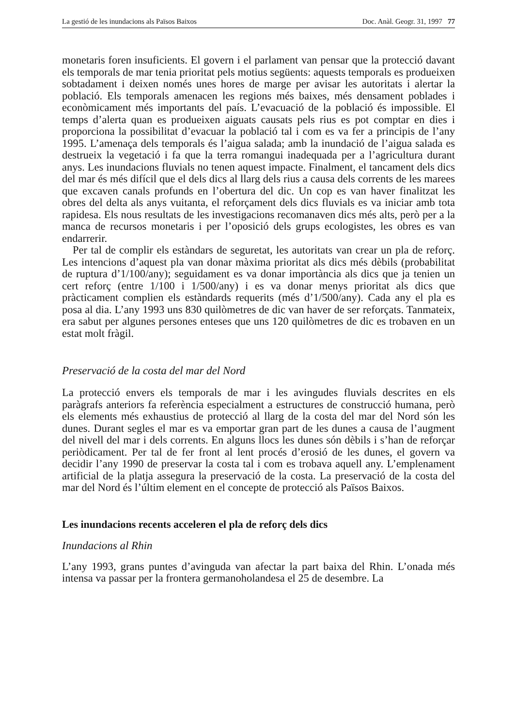La gestió de les inundacions als Països Baixos Doc. Anàl. Geogr. 31, 1997 77
monetaris foren insuficients. El govern i el parlament van pensar que la protecció davant els temporals de mar tenia prioritat pels motius següents: aquests temporals es produeixen sobtadament i deixen només unes hores de marge per avisar les autoritats i alertar la població. Els temporals amenacen les regions més baixes, més densament poblades i econòmicament més importants del país. L’evacuació de la població és impossible. El temps d’alerta quan es produeixen aiguats causats pels rius es pot comptar en dies i proporciona la possibilitat d’evacuar la població tal i com es va fer a principis de l’any 1995. L’amenaça dels temporals és l’aigua salada; amb la inundació de l’aigua salada es destrueix la vegetació i fa que la terra romangui inadequada per a l’agricultura durant anys. Les inundacions fluvials no tenen aquest impacte. Finalment, el tancament dels dics del mar és més difícil que el dels dics al llarg dels rius a causa dels corrents de les marees que excaven canals profunds en l’obertura del dic. Un cop es van haver finalitzat les obres del delta als anys vuitanta, el reforçament dels dics fluvials es va iniciar amb tota rapidesa. Els nous resultats de les investigacions recomanaven dics més alts, però per a la manca de recursos monetaris i per l’oposició dels grups ecologistes, les obres es van endarrerir.
Per tal de complir els estàndars de seguretat, les autoritats van crear un pla de reforç. Les intencions d’aquest pla van donar màxima prioritat als dics més dèbils (probabilitat de ruptura d’1/100/any); seguidament es va donar importància als dics que ja tenien un cert reforç (entre 1/100 i 1/500/any) i es va donar menys prioritat als dics que pràcticament complien els estàndards requerits (més d’1/500/any). Cada any el pla es posa al dia. L’any 1993 uns 830 quilòmetres de dic van haver de ser reforçats. Tanmateix, era sabut per algunes persones enteses que uns 120 quilòmetres de dic es trobaven en un estat molt fràgil.
Preservació de la costa del mar del Nord
La protecció envers els temporals de mar i les avingudes fluvials descrites en els paràgrafs anteriors fa referència especialment a estructures de construcció humana, però els elements més exhaustius de protecció al llarg de la costa del mar del Nord són les dunes. Durant segles el mar es va emportar gran part de les dunes a causa de l’augment del nivell del mar i dels corrents. En alguns llocs les dunes són dèbils i s’han de reforçar periòdicament. Per tal de fer front al lent procés d’erosió de les dunes, el govern va decidir l’any 1990 de preservar la costa tal i com es trobava aquell any. L’emplenament artificial de la platja assegura la preservació de la costa. La preservació de la costa del mar del Nord és l’últim element en el concepte de protecció als Països Baixos.
Les inundacions recents acceleren el pla de reforç dels dics
Inundacions al Rhin
L’any 1993, grans puntes d’avinguda van afectar la part baixa del Rhin. L’onada més intensa va passar per la frontera germanoholandesa el 25 de desembre. La